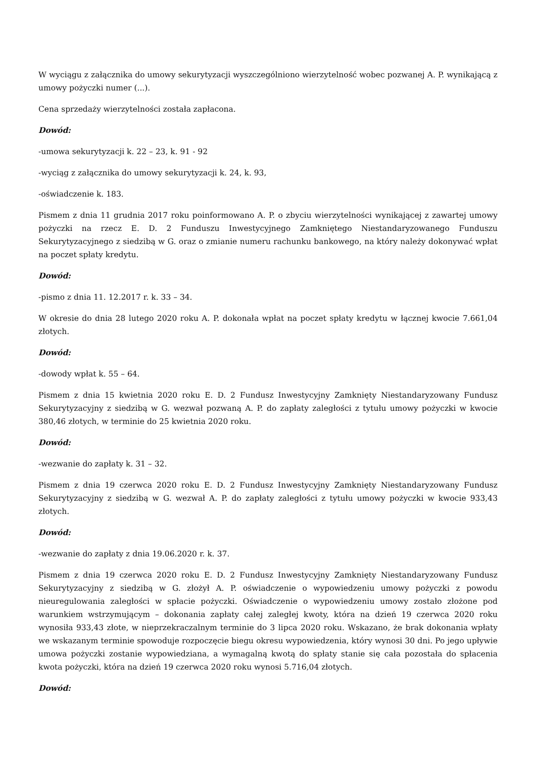W wyciągu z załącznika do umowy sekurytyzacji wyszczególniono wierzytelność wobec pozwanej A. P. wynikającą z umowy pożyczki numer (...).
Cena sprzedaży wierzytelności została zapłacona.
Dowód:
-umowa sekurytyzacji k. 22 – 23, k. 91 - 92
-wyciąg z załącznika do umowy sekurytyzacji k. 24, k. 93,
-oświadczenie k. 183.
Pismem z dnia 11 grudnia 2017 roku poinformowano A. P. o zbyciu wierzytelności wynikającej z zawartej umowy pożyczki na rzecz E. D. 2 Funduszu Inwestycyjnego Zamkniętego Niestandaryzowanego Funduszu Sekurytyzacyjnego z siedzibą w G. oraz o zmianie numeru rachunku bankowego, na który należy dokonywać wpłat na poczet spłaty kredytu.
Dowód:
-pismo z dnia 11. 12.2017 r. k. 33 – 34.
W okresie do dnia 28 lutego 2020 roku A. P. dokonała wpłat na poczet spłaty kredytu w łącznej kwocie 7.661,04 złotych.
Dowód:
-dowody wpłat k. 55 – 64.
Pismem z dnia 15 kwietnia 2020 roku E. D. 2 Fundusz Inwestycyjny Zamknięty Niestandaryzowany Fundusz Sekurytyzacyjny z siedzibą w G. wezwał pozwaną A. P. do zapłaty zaległości z tytułu umowy pożyczki w kwocie 380,46 złotych, w terminie do 25 kwietnia 2020 roku.
Dowód:
-wezwanie do zapłaty k. 31 – 32.
Pismem z dnia 19 czerwca 2020 roku E. D. 2 Fundusz Inwestycyjny Zamknięty Niestandaryzowany Fundusz Sekurytyzacyjny z siedzibą w G. wezwał A. P. do zapłaty zaległości z tytułu umowy pożyczki w kwocie 933,43 złotych.
Dowód:
-wezwanie do zapłaty z dnia 19.06.2020 r. k. 37.
Pismem z dnia 19 czerwca 2020 roku E. D. 2 Fundusz Inwestycyjny Zamknięty Niestandaryzowany Fundusz Sekurytyzacyjny z siedzibą w G. złożył A. P. oświadczenie o wypowiedzeniu umowy pożyczki z powodu nieuregulowania zaległości w spłacie pożyczki. Oświadczenie o wypowiedzeniu umowy zostało złożone pod warunkiem wstrzymującym – dokonania zapłaty całej zaległej kwoty, która na dzień 19 czerwca 2020 roku wynosiła 933,43 złote, w nieprzekraczalnym terminie do 3 lipca 2020 roku. Wskazano, że brak dokonania wpłaty we wskazanym terminie spowoduje rozpoczęcie biegu okresu wypowiedzenia, który wynosi 30 dni. Po jego upływie umowa pożyczki zostanie wypowiedziana, a wymagalną kwotą do spłaty stanie się cała pozostała do spłacenia kwota pożyczki, która na dzień 19 czerwca 2020 roku wynosi 5.716,04 złotych.
Dowód: